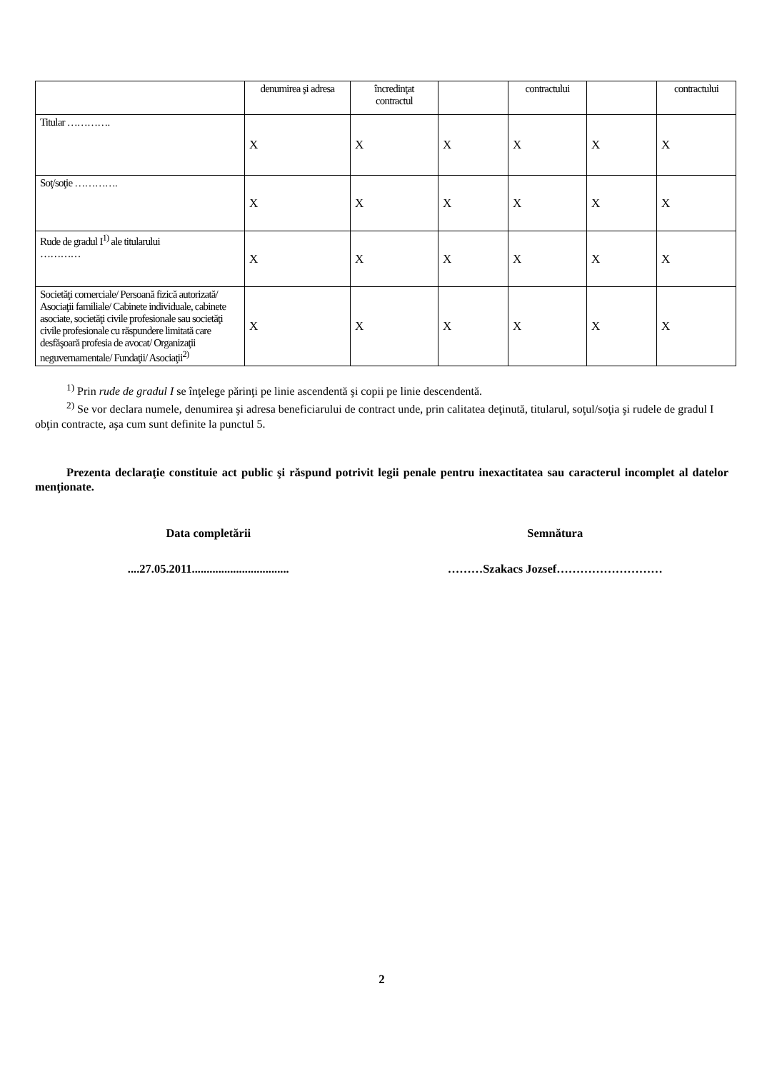| | denumirea şi adresa | încredinţat contractul | | contractului | | contractului |
| Titular …………. | X | X | X | X | X | X |
| Soţ/soţie …………. | X | X | X | X | X | X |
| Rude de gradul I<sup>1)</sup> ale titularului ………… | X | X | X | X | X | X |
| Societăţi comerciale/ Persoană fizică autorizată/ Asociaţii familiale/ Cabinete individuale, cabinete asociate, societăţi civile profesionale sau societăţi civile profesionale cu răspundere limitată care desfăşoară profesia de avocat/ Organizaţii neguvernamentale/ Fundaţii/ Asociaţii<sup>2)</sup> | X | X | X | X | X | X |
<sup>1)</sup> Prin rude de gradul I se înţelege părinţi pe linie ascendentă şi copii pe linie descendentă.
<sup>2)</sup> Se vor declara numele, denumirea şi adresa beneficiarului de contract unde, prin calitatea deţinută, titularul, soţul/soţia şi rudele de gradul I obţin contracte, aşa cum sunt definite la punctul 5.
Prezenta declaraţie constituie act public şi răspund potrivit legii penale pentru inexactitatea sau caracterul incomplet al datelor menţionate.
Data completării Semnătura
....27.05.2011.................................
………Szakacs Jozsef………………………
2